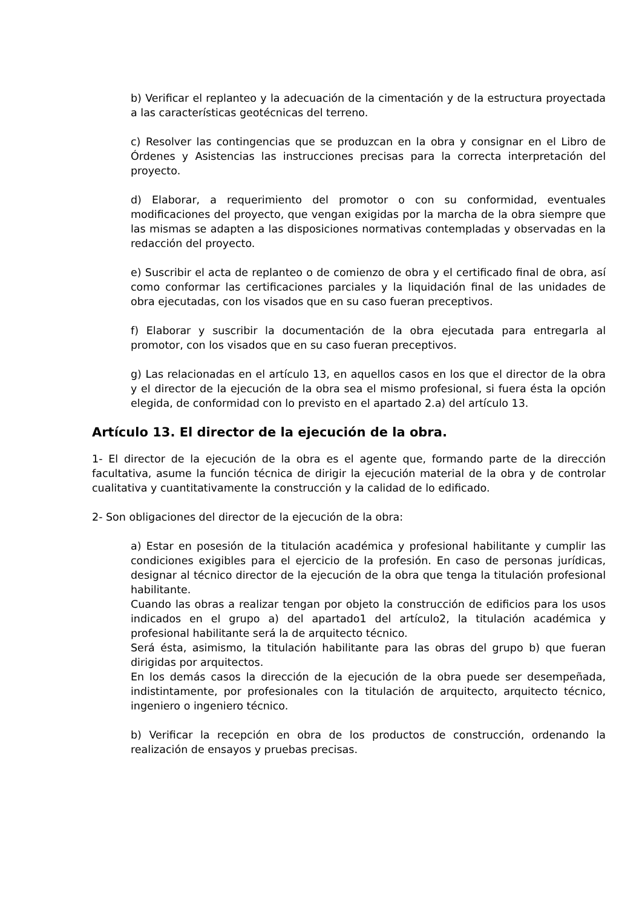b) Verificar el replanteo y la adecuación de la cimentación y de la estructura proyectada a las características geotécnicas del terreno.
c) Resolver las contingencias que se produzcan en la obra y consignar en el Libro de Órdenes y Asistencias las instrucciones precisas para la correcta interpretación del proyecto.
d) Elaborar, a requerimiento del promotor o con su conformidad, eventuales modificaciones del proyecto, que vengan exigidas por la marcha de la obra siempre que las mismas se adapten a las disposiciones normativas contempladas y observadas en la redacción del proyecto.
e) Suscribir el acta de replanteo o de comienzo de obra y el certificado final de obra, así como conformar las certificaciones parciales y la liquidación final de las unidades de obra ejecutadas, con los visados que en su caso fueran preceptivos.
f) Elaborar y suscribir la documentación de la obra ejecutada para entregarla al promotor, con los visados que en su caso fueran preceptivos.
g) Las relacionadas en el artículo 13, en aquellos casos en los que el director de la obra y el director de la ejecución de la obra sea el mismo profesional, si fuera ésta la opción elegida, de conformidad con lo previsto en el apartado 2.a) del artículo 13.
Artículo 13. El director de la ejecución de la obra.
1- El director de la ejecución de la obra es el agente que, formando parte de la dirección facultativa, asume la función técnica de dirigir la ejecución material de la obra y de controlar cualitativa y cuantitativamente la construcción y la calidad de lo edificado.
2- Son obligaciones del director de la ejecución de la obra:
a) Estar en posesión de la titulación académica y profesional habilitante y cumplir las condiciones exigibles para el ejercicio de la profesión. En caso de personas jurídicas, designar al técnico director de la ejecución de la obra que tenga la titulación profesional habilitante.
Cuando las obras a realizar tengan por objeto la construcción de edificios para los usos indicados en el grupo a) del apartado1 del artículo2, la titulación académica y profesional habilitante será la de arquitecto técnico.
Será ésta, asimismo, la titulación habilitante para las obras del grupo b) que fueran dirigidas por arquitectos.
En los demás casos la dirección de la ejecución de la obra puede ser desempeñada, indistintamente, por profesionales con la titulación de arquitecto, arquitecto técnico, ingeniero o ingeniero técnico.
b) Verificar la recepción en obra de los productos de construcción, ordenando la realización de ensayos y pruebas precisas.